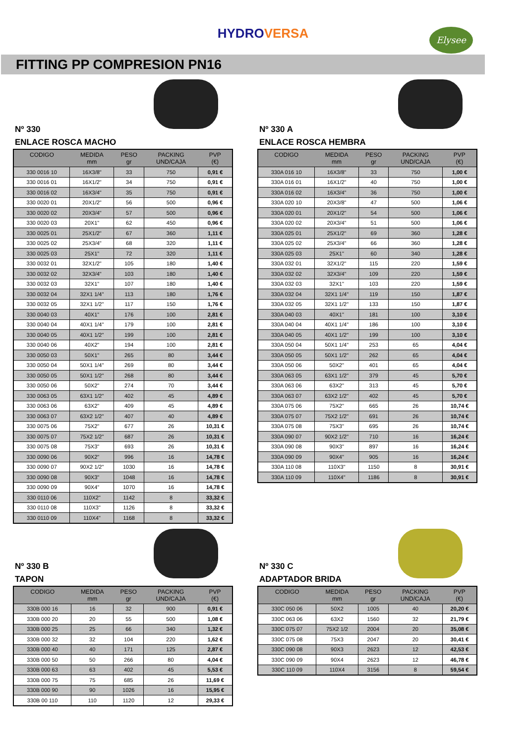Elysee
HYDROVERSA
FITTING PP COMPRESION PN16
Nº 330
ENLACE ROSCA MACHO
| CODIGO | MEDIDA mm | PESO gr | PACKING UND/CAJA | PVP (€) |
| --- | --- | --- | --- | --- |
| 330 0016 10 | 16X3/8" | 33 | 750 | 0,91 € |
| 330 0016 01 | 16X1/2" | 34 | 750 | 0,91 € |
| 330 0016 02 | 16X3/4" | 35 | 750 | 0,91 € |
| 330 0020 01 | 20X1/2" | 56 | 500 | 0,96 € |
| 330 0020 02 | 20X3/4" | 57 | 500 | 0,96 € |
| 330 0020 03 | 20X1" | 62 | 450 | 0,96 € |
| 330 0025 01 | 25X1/2" | 67 | 360 | 1,11 € |
| 330 0025 02 | 25X3/4" | 68 | 320 | 1,11 € |
| 330 0025 03 | 25X1" | 72 | 320 | 1,11 € |
| 330 0032 01 | 32X1/2" | 105 | 180 | 1,40 € |
| 330 0032 02 | 32X3/4" | 103 | 180 | 1,40 € |
| 330 0032 03 | 32X1" | 107 | 180 | 1,40 € |
| 330 0032 04 | 32X1 1/4" | 113 | 180 | 1,76 € |
| 330 0032 05 | 32X1 1/2" | 117 | 150 | 1,76 € |
| 330 0040 03 | 40X1" | 176 | 100 | 2,81 € |
| 330 0040 04 | 40X1 1/4" | 179 | 100 | 2,81 € |
| 330 0040 05 | 40X1 1/2" | 199 | 100 | 2,81 € |
| 330 0040 06 | 40X2" | 194 | 100 | 2,81 € |
| 330 0050 03 | 50X1" | 265 | 80 | 3,44 € |
| 330 0050 04 | 50X1 1/4" | 269 | 80 | 3,44 € |
| 330 0050 05 | 50X1 1/2" | 268 | 80 | 3,44 € |
| 330 0050 06 | 50X2" | 274 | 70 | 3,44 € |
| 330 0063 05 | 63X1 1/2" | 402 | 45 | 4,89 € |
| 330 0063 06 | 63X2" | 409 | 45 | 4,89 € |
| 330 0063 07 | 63X2 1/2" | 407 | 40 | 4,89 € |
| 330 0075 06 | 75X2" | 677 | 26 | 10,31 € |
| 330 0075 07 | 75X2 1/2" | 687 | 26 | 10,31 € |
| 330 0075 08 | 75X3" | 693 | 26 | 10,31 € |
| 330 0090 06 | 90X2" | 996 | 16 | 14,78 € |
| 330 0090 07 | 90X2 1/2" | 1030 | 16 | 14,78 € |
| 330 0090 08 | 90X3" | 1048 | 16 | 14,78 € |
| 330 0090 09 | 90X4" | 1070 | 16 | 14,78 € |
| 330 0110 06 | 110X2" | 1142 | 8 | 33,32 € |
| 330 0110 08 | 110X3" | 1126 | 8 | 33,32 € |
| 330 0110 09 | 110X4" | 1168 | 8 | 33,32 € |
Nº 330 A
ENLACE ROSCA HEMBRA
| CODIGO | MEDIDA mm | PESO gr | PACKING UND/CAJA | PVP (€) |
| --- | --- | --- | --- | --- |
| 330A 016 10 | 16X3/8" | 33 | 750 | 1,00 € |
| 330A 016 01 | 16X1/2" | 40 | 750 | 1,00 € |
| 330A 016 02 | 16X3/4" | 36 | 750 | 1,00 € |
| 330A 020 10 | 20X3/8" | 47 | 500 | 1,06 € |
| 330A 020 01 | 20X1/2" | 54 | 500 | 1,06 € |
| 330A 020 02 | 20X3/4" | 51 | 500 | 1,06 € |
| 330A 025 01 | 25X1/2" | 69 | 360 | 1,28 € |
| 330A 025 02 | 25X3/4" | 66 | 360 | 1,28 € |
| 330A 025 03 | 25X1" | 60 | 340 | 1,28 € |
| 330A 032 01 | 32X1/2" | 115 | 220 | 1,59 € |
| 330A 032 02 | 32X3/4" | 109 | 220 | 1,59 € |
| 330A 032 03 | 32X1" | 103 | 220 | 1,59 € |
| 330A 032 04 | 32X1 1/4" | 119 | 150 | 1,87 € |
| 330A 032 05 | 32X1 1/2" | 133 | 150 | 1,87 € |
| 330A 040 03 | 40X1" | 181 | 100 | 3,10 € |
| 330A 040 04 | 40X1 1/4" | 186 | 100 | 3,10 € |
| 330A 040 05 | 40X1 1/2" | 199 | 100 | 3,10 € |
| 330A 050 04 | 50X1 1/4" | 253 | 65 | 4,04 € |
| 330A 050 05 | 50X1 1/2" | 262 | 65 | 4,04 € |
| 330A 050 06 | 50X2" | 401 | 65 | 4,04 € |
| 330A 063 05 | 63X1 1/2" | 379 | 45 | 5,70 € |
| 330A 063 06 | 63X2" | 313 | 45 | 5,70 € |
| 330A 063 07 | 63X2 1/2" | 402 | 45 | 5,70 € |
| 330A 075 06 | 75X2" | 665 | 26 | 10,74 € |
| 330A 075 07 | 75X2 1/2" | 691 | 26 | 10,74 € |
| 330A 075 08 | 75X3" | 695 | 26 | 10,74 € |
| 330A 090 07 | 90X2 1/2" | 710 | 16 | 16,24 € |
| 330A 090 08 | 90X3" | 897 | 16 | 16,24 € |
| 330A 090 09 | 90X4" | 905 | 16 | 16,24 € |
| 330A 110 08 | 110X3" | 1150 | 8 | 30,91 € |
| 330A 110 09 | 110X4" | 1186 | 8 | 30,91 € |
Nº 330 B
TAPON
| CODIGO | MEDIDA mm | PESO gr | PACKING UND/CAJA | PVP (€) |
| --- | --- | --- | --- | --- |
| 330B 000 16 | 16 | 32 | 900 | 0,91 € |
| 330B 000 20 | 20 | 55 | 500 | 1,08 € |
| 330B 000 25 | 25 | 66 | 340 | 1,32 € |
| 330B 000 32 | 32 | 104 | 220 | 1,62 € |
| 330B 000 40 | 40 | 171 | 125 | 2,87 € |
| 330B 000 50 | 50 | 266 | 80 | 4,04 € |
| 330B 000 63 | 63 | 402 | 45 | 5,53 € |
| 330B 000 75 | 75 | 685 | 26 | 11,69 € |
| 330B 000 90 | 90 | 1026 | 16 | 15,95 € |
| 330B 00 110 | 110 | 1120 | 12 | 29,33 € |
Nº 330 C
ADAPTADOR BRIDA
| CODIGO | MEDIDA mm | PESO gr | PACKING UND/CAJA | PVP (€) |
| --- | --- | --- | --- | --- |
| 330C 050 06 | 50X2 | 1005 | 40 | 20,20 € |
| 330C 063 06 | 63X2 | 1560 | 32 | 21,79 € |
| 330C 075 07 | 75X2 1/2 | 2004 | 20 | 35,08 € |
| 330C 075 08 | 75X3 | 2047 | 20 | 30,41 € |
| 330C 090 08 | 90X3 | 2623 | 12 | 42,53 € |
| 330C 090 09 | 90X4 | 2623 | 12 | 46,78 € |
| 330C 110 09 | 110X4 | 3156 | 8 | 59,54 € |